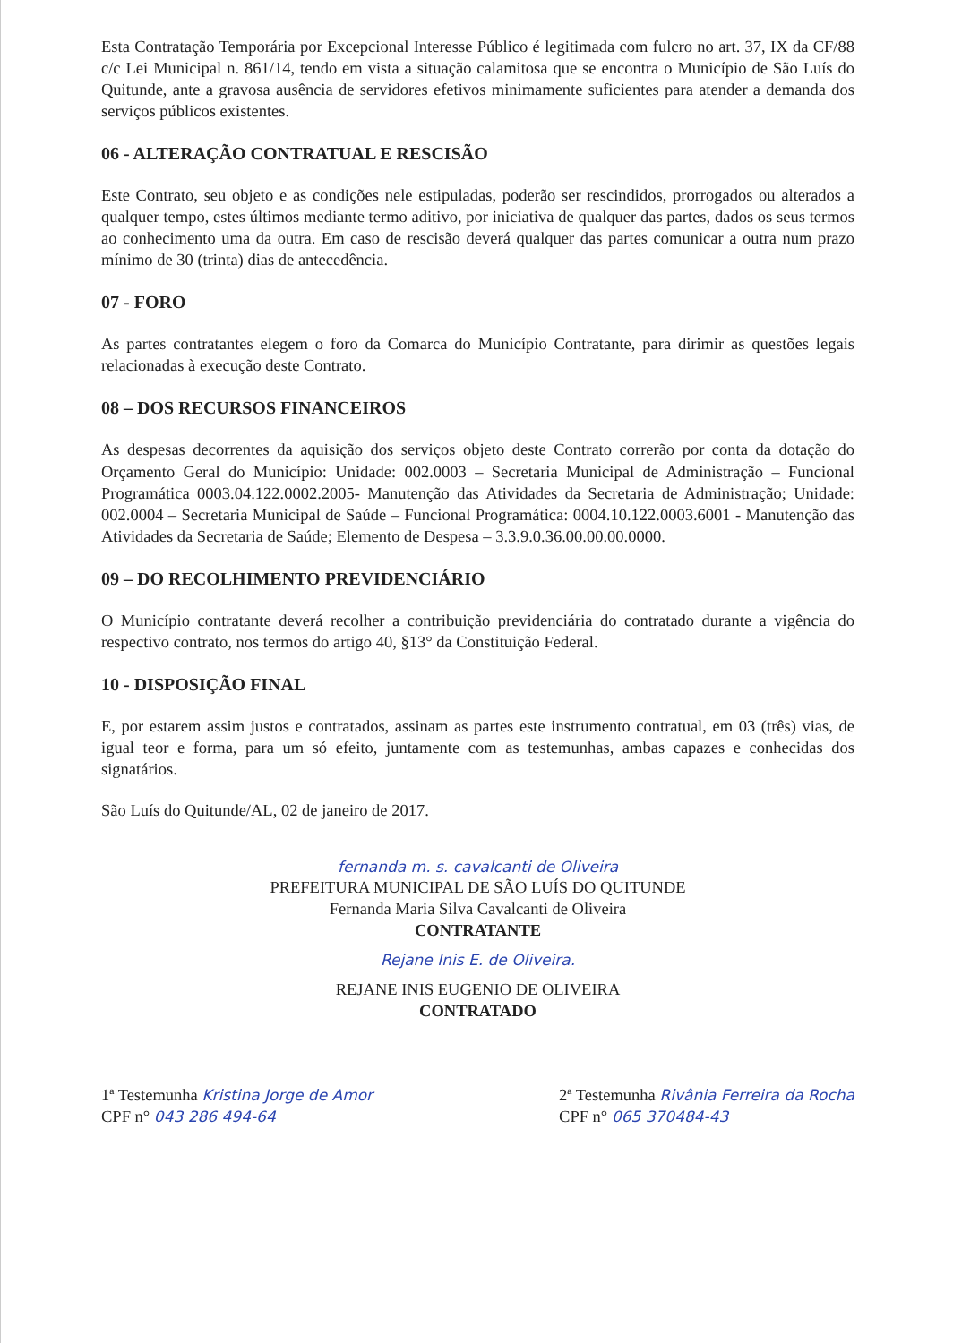Esta Contratação Temporária por Excepcional Interesse Público é legitimada com fulcro no art. 37, IX da CF/88 c/c Lei Municipal n. 861/14, tendo em vista a situação calamitosa que se encontra o Município de São Luís do Quitunde, ante a gravosa ausência de servidores efetivos minimamente suficientes para atender a demanda dos serviços públicos existentes.
06 - ALTERAÇÃO CONTRATUAL E RESCISÃO
Este Contrato, seu objeto e as condições nele estipuladas, poderão ser rescindidos, prorrogados ou alterados a qualquer tempo, estes últimos mediante termo aditivo, por iniciativa de qualquer das partes, dados os seus termos ao conhecimento uma da outra. Em caso de rescisão deverá qualquer das partes comunicar a outra num prazo mínimo de 30 (trinta) dias de antecedência.
07 - FORO
As partes contratantes elegem o foro da Comarca do Município Contratante, para dirimir as questões legais relacionadas à execução deste Contrato.
08 – DOS RECURSOS FINANCEIROS
As despesas decorrentes da aquisição dos serviços objeto deste Contrato correrão por conta da dotação do Orçamento Geral do Município: Unidade: 002.0003 – Secretaria Municipal de Administração – Funcional Programática 0003.04.122.0002.2005- Manutenção das Atividades da Secretaria de Administração; Unidade: 002.0004 – Secretaria Municipal de Saúde – Funcional Programática: 0004.10.122.0003.6001 - Manutenção das Atividades da Secretaria de Saúde; Elemento de Despesa – 3.3.9.0.36.00.00.00.0000.
09 – DO RECOLHIMENTO PREVIDENCIÁRIO
O Município contratante deverá recolher a contribuição previdenciária do contratado durante a vigência do respectivo contrato, nos termos do artigo 40, §13° da Constituição Federal.
10 - DISPOSIÇÃO FINAL
E, por estarem assim justos e contratados, assinam as partes este instrumento contratual, em 03 (três) vias, de igual teor e forma, para um só efeito, juntamente com as testemunhas, ambas capazes e conhecidas dos signatários.
São Luís do Quitunde/AL, 02 de janeiro de 2017.
fernanda m. s. cavalcanti de Oliveira
PREFEITURA MUNICIPAL DE SÃO LUÍS DO QUITUNDE
Fernanda Maria Silva Cavalcanti de Oliveira
CONTRATANTE
Rejane Inis E. de Oliveira.
REJANE INIS EUGENIO DE OLIVEIRA
CONTRATADO
1ª Testemunha Kristina Jorge de Amor
CPF n° 043 286 494-64
2ª Testemunha Rivânia Ferreira da Rocha
CPF n° 065 370484-43